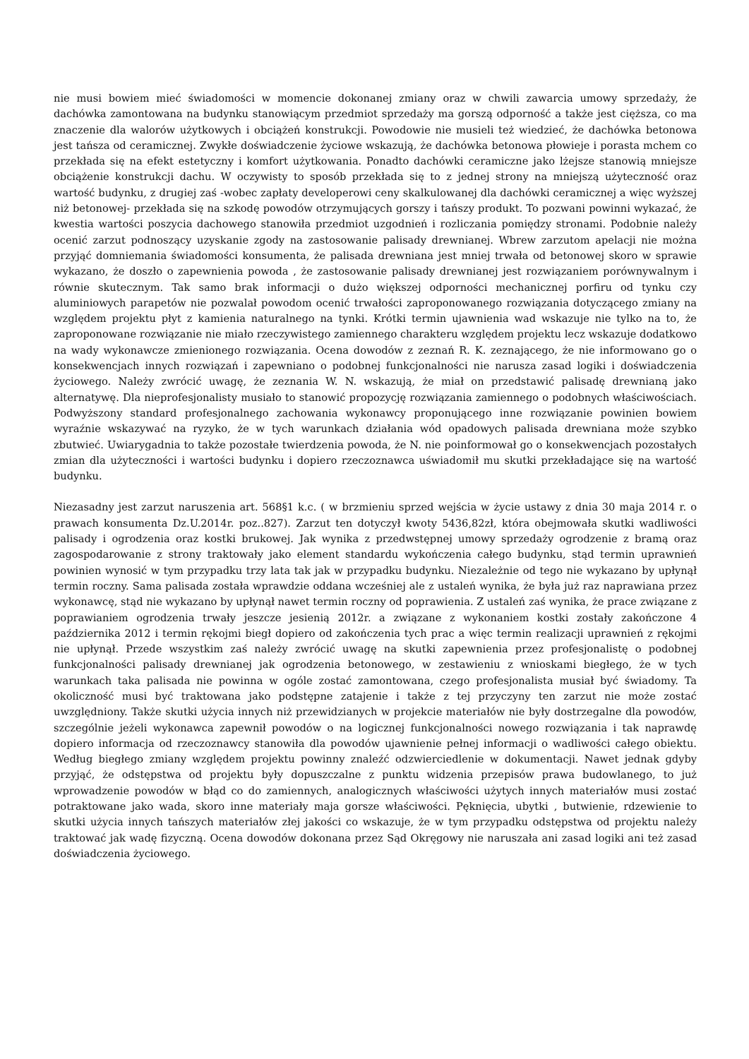nie musi bowiem mieć świadomości w momencie dokonanej zmiany oraz w chwili zawarcia umowy sprzedaży, że dachówka zamontowana na budynku stanowiącym przedmiot sprzedaży ma gorszą odporność a także jest cięższa, co ma znaczenie dla walorów użytkowych i obciążeń konstrukcji. Powodowie nie musieli też wiedzieć, że dachówka betonowa jest tańsza od ceramicznej. Zwykłe doświadczenie życiowe wskazują, że dachówka betonowa płowieje i porasta mchem co przekłada się na efekt estetyczny i komfort użytkowania. Ponadto dachówki ceramiczne jako lżejsze stanowią mniejsze obciążenie konstrukcji dachu. W oczywisty to sposób przekłada się to z jednej strony na mniejszą użyteczność oraz wartość budynku, z drugiej zaś -wobec zapłaty developerowi ceny skalkulowanej dla dachówki ceramicznej a więc wyższej niż betonowej- przekłada się na szkodę powodów otrzymujących gorszy i tańszy produkt. To pozwani powinni wykazać, że kwestia wartości poszycia dachowego stanowiła przedmiot uzgodnień i rozliczania pomiędzy stronami. Podobnie należy ocenić zarzut podnoszący uzyskanie zgody na zastosowanie palisady drewnianej. Wbrew zarzutom apelacji nie można przyjąć domniemania świadomości konsumenta, że palisada drewniana jest mniej trwała od betonowej skoro w sprawie wykazano, że doszło o zapewnienia powoda , że zastosowanie palisady drewnianej jest rozwiązaniem porównywalnym i równie skutecznym. Tak samo brak informacji o dużo większej odporności mechanicznej porfiru od tynku czy aluminiowych parapetów nie pozwalał powodom ocenić trwałości zaproponowanego rozwiązania dotyczącego zmiany na względem projektu płyt z kamienia naturalnego na tynki. Krótki termin ujawnienia wad wskazuje nie tylko na to, że zaproponowane rozwiązanie nie miało rzeczywistego zamiennego charakteru względem projektu lecz wskazuje dodatkowo na wady wykonawcze zmienionego rozwiązania. Ocena dowodów z zeznań R. K. zeznającego, że nie informowano go o konsekwencjach innych rozwiązań i zapewniano o podobnej funkcjonalności nie narusza zasad logiki i doświadczenia życiowego. Należy zwrócić uwagę, że zeznania W. N. wskazują, że miał on przedstawić palisadę drewnianą jako alternatywę. Dla nieprofesjonalisty musiało to stanowić propozycję rozwiązania zamiennego o podobnych właściwościach. Podwyższony standard profesjonalnego zachowania wykonawcy proponującego inne rozwiązanie powinien bowiem wyraźnie wskazywać na ryzyko, że w tych warunkach działania wód opadowych palisada drewniana może szybko zbutwieć. Uwiarygadnia to także pozostałe twierdzenia powoda, że N. nie poinformował go o konsekwencjach pozostałych zmian dla użyteczności i wartości budynku i dopiero rzeczoznawca uświadomił mu skutki przekładające się na wartość budynku.
Niezasadny jest zarzut naruszenia art. 568§1 k.c. ( w brzmieniu sprzed wejścia w życie ustawy z dnia 30 maja 2014 r. o prawach konsumenta Dz.U.2014r. poz..827). Zarzut ten dotyczył kwoty 5436,82zł, która obejmowała skutki wadliwości palisady i ogrodzenia oraz kostki brukowej. Jak wynika z przedwstępnej umowy sprzedaży ogrodzenie z bramą oraz zagospodarowanie z strony traktowały jako element standardu wykończenia całego budynku, stąd termin uprawnień powinien wynosić w tym przypadku trzy lata tak jak w przypadku budynku. Niezależnie od tego nie wykazano by upłynął termin roczny. Sama palisada została wprawdzie oddana wcześniej ale z ustaleń wynika, że była już raz naprawiana przez wykonawcę, stąd nie wykazano by upłynął nawet termin roczny od poprawienia. Z ustaleń zaś wynika, że prace związane z poprawianiem ogrodzenia trwały jeszcze jesienią 2012r. a związane z wykonaniem kostki zostały zakończone 4 października 2012 i termin rękojmi biegł dopiero od zakończenia tych prac a więc termin realizacji uprawnień z rękojmi nie upłynął. Przede wszystkim zaś należy zwrócić uwagę na skutki zapewnienia przez profesjonalistę o podobnej funkcjonalności palisady drewnianej jak ogrodzenia betonowego, w zestawieniu z wnioskami biegłego, że w tych warunkach taka palisada nie powinna w ogóle zostać zamontowana, czego profesjonalista musiał być świadomy. Ta okoliczność musi być traktowana jako podstępne zatajenie i także z tej przyczyny ten zarzut nie może zostać uwzględniony. Także skutki użycia innych niż przewidzianych w projekcie materiałów nie były dostrzegalne dla powodów, szczególnie jeżeli wykonawca zapewnił powodów o na logicznej funkcjonalności nowego rozwiązania i tak naprawdę dopiero informacja od rzeczoznawcy stanowiła dla powodów ujawnienie pełnej informacji o wadliwości całego obiektu. Według biegłego zmiany względem projektu powinny znaleźć odzwierciedlenie w dokumentacji. Nawet jednak gdyby przyjąć, że odstępstwa od projektu były dopuszczalne z punktu widzenia przepisów prawa budowlanego, to już wprowadzenie powodów w błąd co do zamiennych, analogicznych właściwości użytych innych materiałów musi zostać potraktowane jako wada, skoro inne materiały maja gorsze właściwości. Pęknięcia, ubytki , butwienie, rdzewienie to skutki użycia innych tańszych materiałów złej jakości co wskazuje, że w tym przypadku odstępstwa od projektu należy traktować jak wadę fizyczną. Ocena dowodów dokonana przez Sąd Okręgowy nie naruszała ani zasad logiki ani też zasad doświadczenia życiowego.